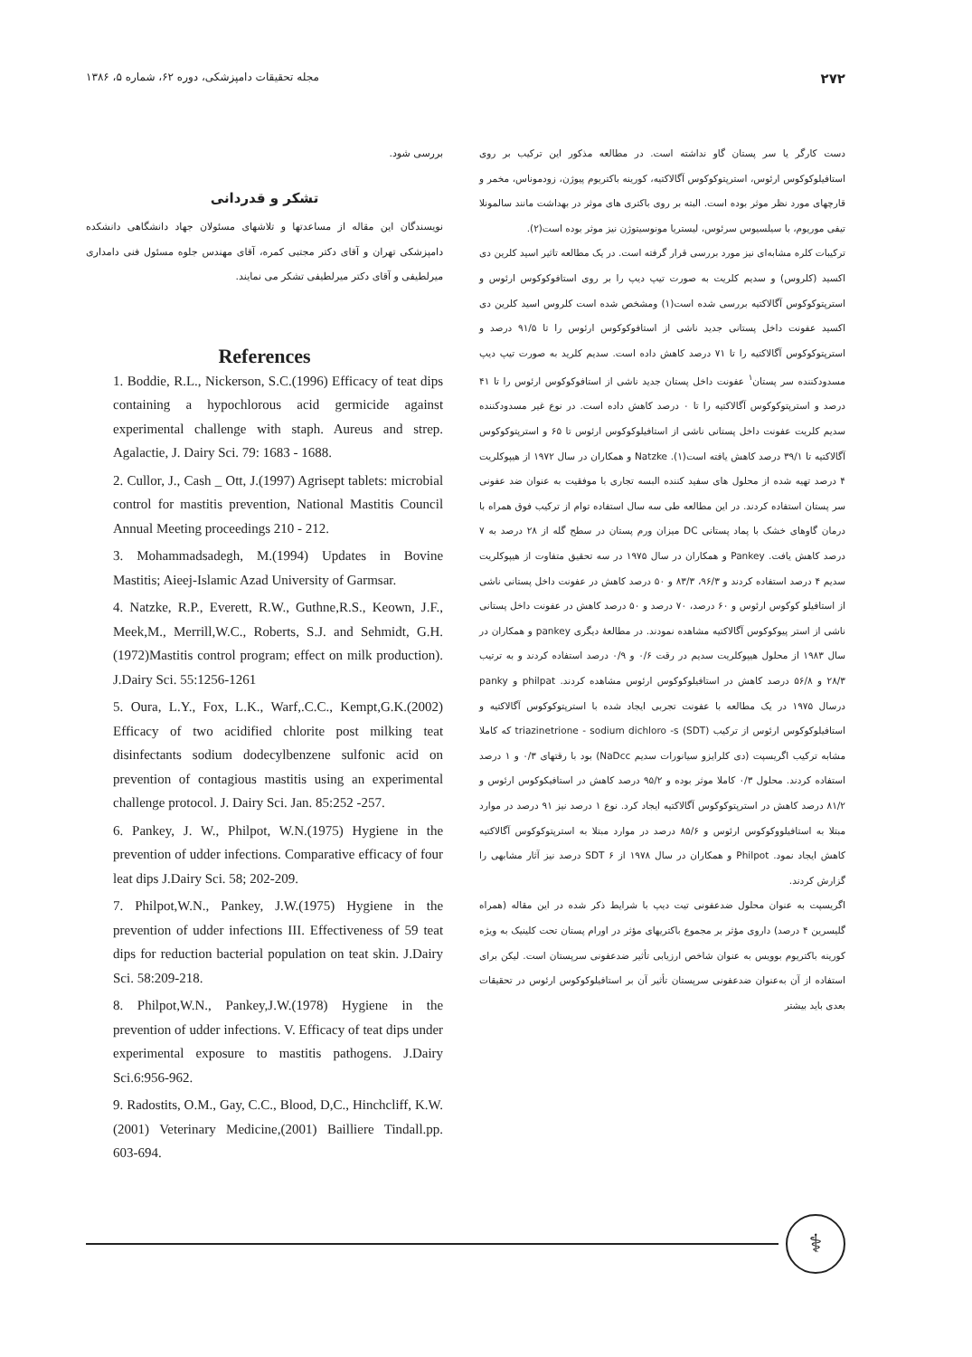۲۷۲ مجله تحقیقات دامپزشکی، دوره ۶۲، شماره ۵، ۱۳۸۶
دست کارگر یا سر پستان گاو نداشته است. در مطالعه مذکور این ترکیب بر روی استافیلوکوکوس ارئوس، استرپتوکوکوس آگالاکتیه، کورینه باکتریوم پیوژن، زودموناس، مخمر و قارچهای مورد نظر موثر بوده است. البته بر روی باکتری های موثر در بهداشت مانند سالمونلا تیفی موریوم، با سیلسیوس سرئوس، لیستریا مونوسیتوژن نیز موثر بوده است(۲).
ترکیبات کلره مشابه‌ای نیز مورد بررسی قرار گرفته است. در یک مطالعه تاثیر اسید کلرین دی اکسید (کلروس) و سدیم کلریت به صورت تیپ دیپ را بر روی استافوکوکوس ارئوس و استرپتوکوکوس آگالاکتیه بررسی شده است(۱) ومشخص شده است کلروس اسید کلرین دی اکسید عفونت داخل پستانی جدید ناشی از استافوکوکوس ارئوس را تا ۹۱/۵ درصد و استرپتوکوکوس آگالاکتیه را تا ۷۱ درصد کاهش داده است. سدیم کلرید به صورت تیپ دیپ مسدودکننده سر پستان<sup>۱</sup> عفونت داخل پستان جدید ناشی از استافوکوکوس ارئوس را تا ۴۱ درصد و استرپتوکوکوس آگالاکتیه را تا ۰ درصد کاهش داده است. در نوع غیر مسدودکننده سدیم کلریت عفونت داخل پستانی ناشی از استافیلوکوکوس ارئوس تا ۶۵ و استرپتوکوکوس آگالاکتیه تا ۳۹/۱ درصد کاهش یافته است(۱). Natzke و همکاران در سال ۱۹۷۲ از هیپوکلریت ۴ درصد تهیه شده از محلول های سفید کننده البسه تجاری با موفقیت به عنوان ضد عفونی سر پستان استفاده کردند. در این مطالعه طی سه سال استفاده توام از ترکیب فوق همراه با درمان گاوهای خشک با پماد پستانی DC میزان ورم پستان در سطح گله از ۲۸ درصد به ۷ درصد کاهش یافت. Pankey و همکاران در سال ۱۹۷۵ در سه تحقیق متفاوت از هیپوکلریت سدیم ۴ درصد استفاده کردند و ۹۶/۳، ۸۳/۳ و ۵۰ درصد کاهش در عفونت داخل پستانی ناشی از استافیلو کوکوس ارئوس و ۶۰ درصد، ۷۰ درصد و ۵۰ درصد کاهش در عفونت داخل پستانی ناشی از استر پیوکوکوس آگالاکتیه مشاهده نمودند. در مطالعهٔ دیگری pankey و همکاران در سال ۱۹۸۳ از محلول هیپوکلریت سدیم در رقت ۰/۶ و ۰/۹ درصد استفاده کردند و به ترتیب ۲۸/۳ و ۵۶/۸ درصد کاهش در استافیلوکوکوس ارئوس مشاهده کردند. philpat و panky درسال ۱۹۷۵ در یک مطالعه با عفونت تجربی ایجاد شده با استرپتوکوکوس آگالاکتیه و استافیلوکوکوس ارئوس از ترکیب triazinetrione - sodium dichloro -s (SDT) که کاملا مشابه ترکیب اگریسپت (دی کلرایزو سیانورات سدیم NaDcc) بود با رقتهای ۰/۳ و ۱ درصد استفاده کردند. محلول ۰/۳ کاملا موثر بوده و ۹۵/۲ درصد کاهش در استافیکوکوس ارئوس و ۸۱/۲ درصد کاهش در استرپتوکوکوس آگالاکتیه ایجاد کرد. نوع ۱ درصد نیز ۹۱ درصد در موارد مبتلا به استافیلووکوکوس ارئوس و ۸۵/۶ درصد در موارد مبتلا به استرپتوکوکوس آگالاکتیه کاهش ایجاد نمود. Philpot و همکاران در سال ۱۹۷۸ از SDT ۶ درصد نیز آثار مشابهی را گزارش کردند.
اگریسپت به عنوان محلول ضدعفونی تیت دیپ با شرایط ذکر شده در این مقاله (همراه گلیسرین ۴ درصد) داروی مؤثر بر مجموع باکتریهای مؤثر در اورام پستان تحت کلینیک به ویژه کورینه باکتریوم بوویس به عنوان شاخص ارزیابی تأثیر ضدعفونی سرپستان است. لیکن برای استفاده از آن به‌عنوان ضدعفونی سرپستان تأثیر آن بر استافیلوکوکوس ارئوس در تحقیقات بعدی باید بیشتر
بررسی شود.
تشکر و قدردانی
نویسندگان این مقاله از مساعدتها و تلاشهای مسئولان جهاد دانشگاهی دانشکده دامپزشکی تهران و آقای دکتر مجتبی کمره، آقای مهندس جلوه مسئول فنی دامداری میرلطیفی و آقای دکتر میرلطیفی تشکر می نمایند.
References
1. Boddie, R.L., Nickerson, S.C.(1996) Efficacy of teat dips containing a hypochlorous acid germicide against experimental challenge with staph. Aureus and strep. Agalactie, J. Dairy Sci. 79: 1683 - 1688.
2. Cullor, J., Cash _ Ott, J.(1997) Agrisept tablets: microbial control for mastitis prevention, National Mastitis Council Annual Meeting proceedings 210 - 212.
3. Mohammadsadegh, M.(1994) Updates in Bovine Mastitis; Aieej-Islamic Azad University of Garmsar.
4. Natzke, R.P., Everett, R.W., Guthne,R.S., Keown, J.F., Meek,M., Merrill,W.C., Roberts, S.J. and Sehmidt, G.H.(1972)Mastitis control program; effect on milk production). J.Dairy Sci. 55:1256-1261
5. Oura, L.Y., Fox, L.K., Warf,.C.C., Kempt,G.K.(2002) Efficacy of two acidified chlorite post milking teat disinfectants sodium dodecylbenzene sulfonic acid on prevention of contagious mastitis using an experimental challenge protocol. J. Dairy Sci. Jan. 85:252 -257.
6. Pankey, J. W., Philpot, W.N.(1975) Hygiene in the prevention of udder infections. Comparative efficacy of four leat dips J.Dairy Sci. 58; 202-209.
7. Philpot,W.N., Pankey, J.W.(1975) Hygiene in the prevention of udder infections III. Effectiveness of 59 teat dips for reduction bacterial population on teat skin. J.Dairy Sci. 58:209-218.
8. Philpot,W.N., Pankey,J.W.(1978) Hygiene in the prevention of udder infections. V. Efficacy of teat dips under experimental exposure to mastitis pathogens. J.Dairy Sci.6:956-962.
9. Radostits, O.M., Gay, C.C., Blood, D,C., Hinchcliff, K.W.(2001) Veterinary Medicine,(2001) Bailliere Tindall.pp. 603-694.
⚕